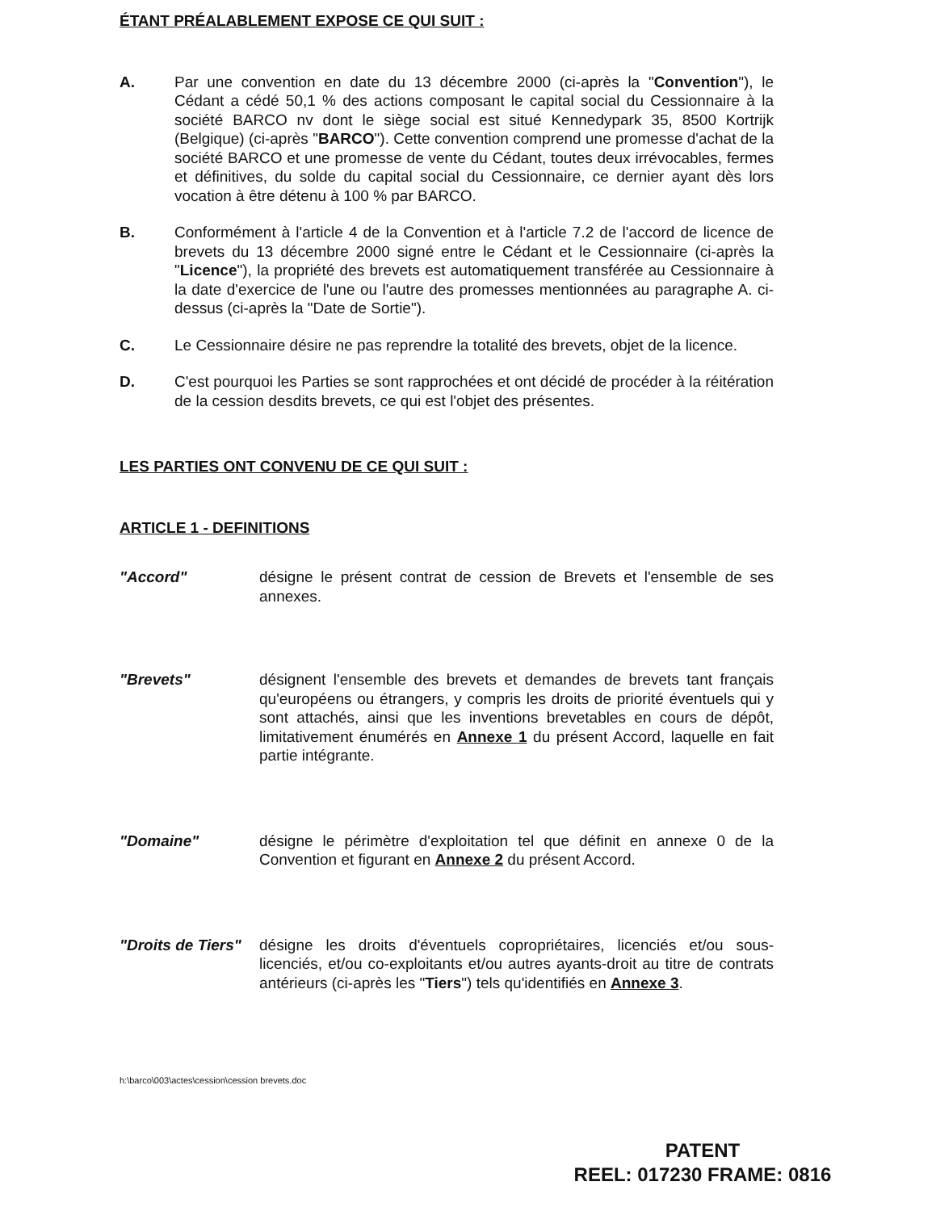ÉTANT PRÉALABLEMENT EXPOSE CE QUI SUIT :
A. Par une convention en date du 13 décembre 2000 (ci-après la "Convention"), le Cédant a cédé 50,1 % des actions composant le capital social du Cessionnaire à la société BARCO nv dont le siège social est situé Kennedypark 35, 8500 Kortrijk (Belgique) (ci-après "BARCO"). Cette convention comprend une promesse d'achat de la société BARCO et une promesse de vente du Cédant, toutes deux irrévocables, fermes et définitives, du solde du capital social du Cessionnaire, ce dernier ayant dès lors vocation à être détenu à 100 % par BARCO.
B. Conformément à l'article 4 de la Convention et à l'article 7.2 de l'accord de licence de brevets du 13 décembre 2000 signé entre le Cédant et le Cessionnaire (ci-après la "Licence"), la propriété des brevets est automatiquement transférée au Cessionnaire à la date d'exercice de l'une ou l'autre des promesses mentionnées au paragraphe A. ci-dessus (ci-après la "Date de Sortie").
C. Le Cessionnaire désire ne pas reprendre la totalité des brevets, objet de la licence.
D. C'est pourquoi les Parties se sont rapprochées et ont décidé de procéder à la réitération de la cession desdits brevets, ce qui est l'objet des présentes.
LES PARTIES ONT CONVENU DE CE QUI SUIT :
ARTICLE 1 - DEFINITIONS
"Accord" désigne le présent contrat de cession de Brevets et l'ensemble de ses annexes.
"Brevets" désignent l'ensemble des brevets et demandes de brevets tant français qu'européens ou étrangers, y compris les droits de priorité éventuels qui y sont attachés, ainsi que les inventions brevetables en cours de dépôt, limitativement énumérés en Annexe 1 du présent Accord, laquelle en fait partie intégrante.
"Domaine" désigne le périmètre d'exploitation tel que définit en annexe 0 de la Convention et figurant en Annexe 2 du présent Accord.
"Droits de Tiers"
désigne les droits d'éventuels copropriétaires, licenciés et/ou sous-licenciés, et/ou co-exploitants et/ou autres ayants-droit au titre de contrats antérieurs (ci-après les "Tiers") tels qu'identifiés en Annexe 3.
h:\barco\003\actes\cession\cession brevets.doc
PATENT
REEL: 017230 FRAME: 0816